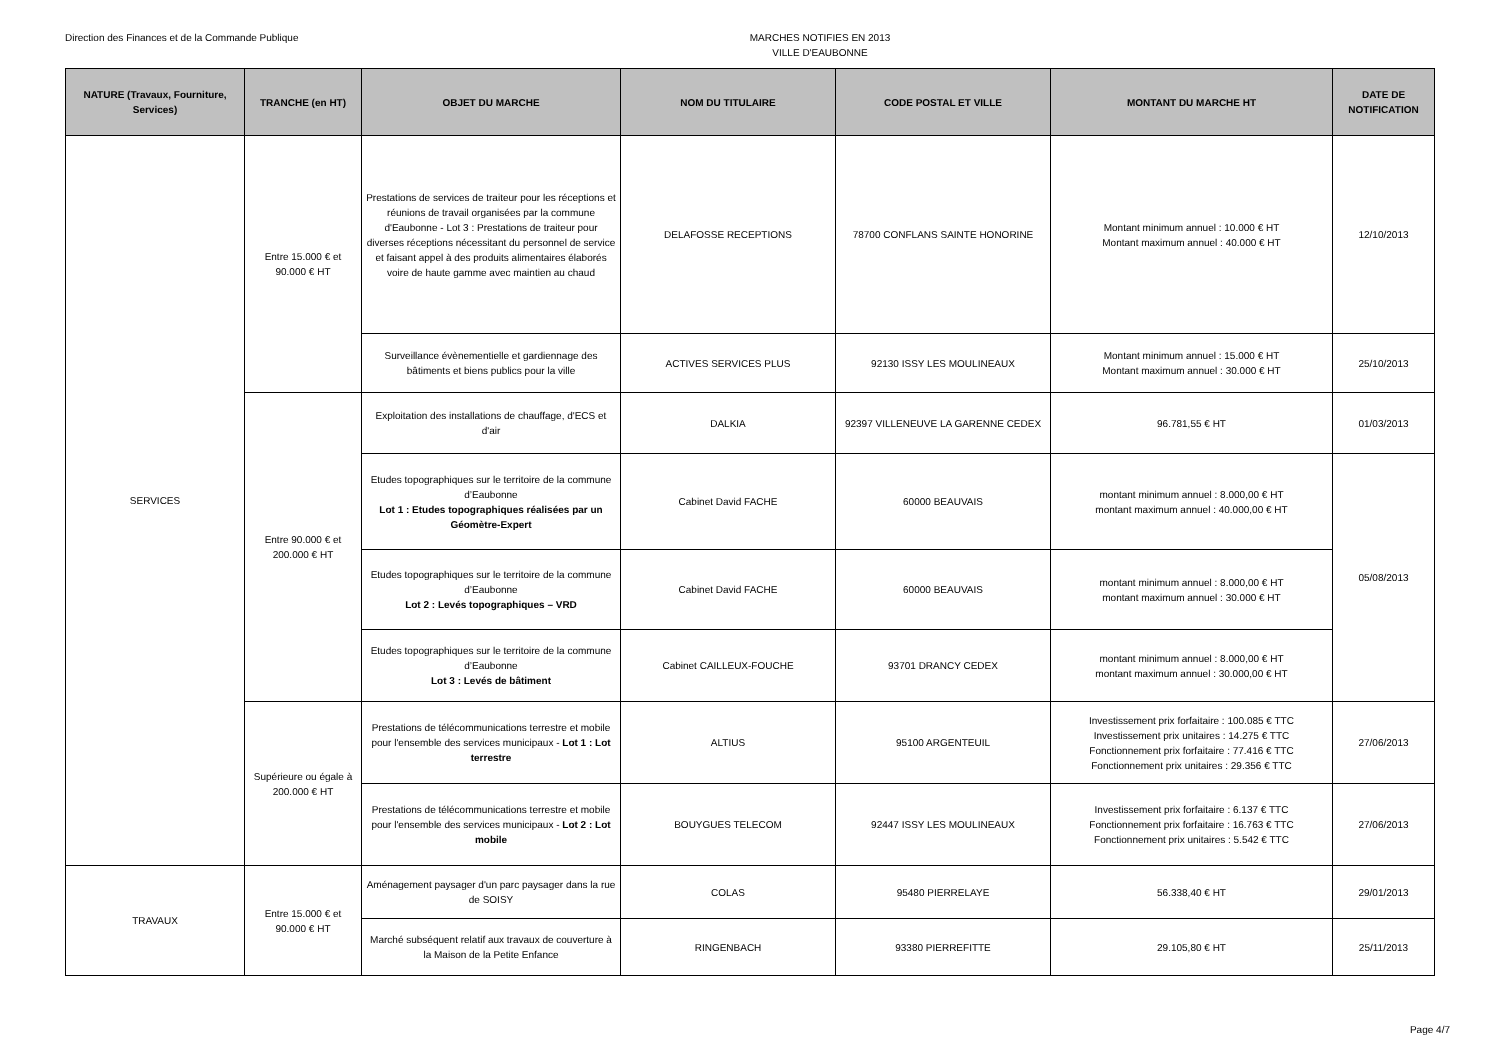Direction des Finances et de la Commande Publique
MARCHES NOTIFIES EN 2013
VILLE D'EAUBONNE
| NATURE (Travaux, Fourniture, Services) | TRANCHE (en HT) | OBJET DU MARCHE | NOM DU TITULAIRE | CODE POSTAL ET VILLE | MONTANT DU MARCHE HT | DATE DE NOTIFICATION |
| --- | --- | --- | --- | --- | --- | --- |
| SERVICES | Entre 15.000 € et 90.000 € HT | Prestations de services de traiteur pour les réceptions et réunions de travail organisées par la commune d'Eaubonne - Lot 3 : Prestations de traiteur pour diverses réceptions nécessitant du personnel de service et faisant appel à des produits alimentaires élaborés voire de haute gamme avec maintien au chaud | DELAFOSSE RECEPTIONS | 78700 CONFLANS SAINTE HONORINE | Montant minimum annuel : 10.000 € HT Montant maximum annuel : 40.000 € HT | 12/10/2013 |
| | | Surveillance évènementielle et gardiennage des bâtiments et biens publics pour la ville | ACTIVES SERVICES PLUS | 92130 ISSY LES MOULINEAUX | Montant minimum annuel : 15.000 € HT Montant maximum annuel : 30.000 € HT | 25/10/2013 |
| | Entre 90.000 € et 200.000 € HT | Exploitation des installations de chauffage, d'ECS et d'air | DALKIA | 92397 VILLENEUVE LA GARENNE CEDEX | 96.781,55 € HT | 01/03/2013 |
| | | Etudes topographiques sur le territoire de la commune d’Eaubonne Lot 1 : Etudes topographiques réalisées par un Géomètre-Expert | Cabinet David FACHE | 60000 BEAUVAIS | montant minimum annuel : 8.000,00 € HT montant maximum annuel : 40.000,00 € HT | 05/08/2013 |
| | | Etudes topographiques sur le territoire de la commune d’Eaubonne Lot 2 : Levés topographiques – VRD | Cabinet David FACHE | 60000 BEAUVAIS | montant minimum annuel : 8.000,00 € HT montant maximum annuel : 30.000 € HT | |
| | | Etudes topographiques sur le territoire de la commune d’Eaubonne Lot 3 : Levés de bâtiment | Cabinet CAILLEUX-FOUCHE | 93701 DRANCY CEDEX | montant minimum annuel : 8.000,00 € HT montant maximum annuel : 30.000,00 € HT | |
| | Supérieure ou égale à 200.000 € HT | Prestations de télécommunications terrestre et mobile pour l'ensemble des services municipaux - Lot 1 : Lot terrestre | ALTIUS | 95100 ARGENTEUIL | Investissement prix forfaitaire : 100.085 € TTC Investissement prix unitaires : 14.275 € TTC Fonctionnement prix forfaitaire : 77.416 € TTC Fonctionnement prix unitaires : 29.356 € TTC | 27/06/2013 |
| | | Prestations de télécommunications terrestre et mobile pour l'ensemble des services municipaux - Lot 2 : Lot mobile | BOUYGUES TELECOM | 92447 ISSY LES MOULINEAUX | Investissement prix forfaitaire : 6.137 € TTC Fonctionnement prix forfaitaire : 16.763 € TTC Fonctionnement prix unitaires : 5.542 € TTC | 27/06/2013 |
| TRAVAUX | Entre 15.000 € et 90.000 € HT | Aménagement paysager d'un parc paysager dans la rue de SOISY | COLAS | 95480 PIERRELAYE | 56.338,40 € HT | 29/01/2013 |
| | | Marché subséquent relatif aux travaux de couverture à la Maison de la Petite Enfance | RINGENBACH | 93380 PIERREFITTE | 29.105,80 € HT | 25/11/2013 |
Page 4/7